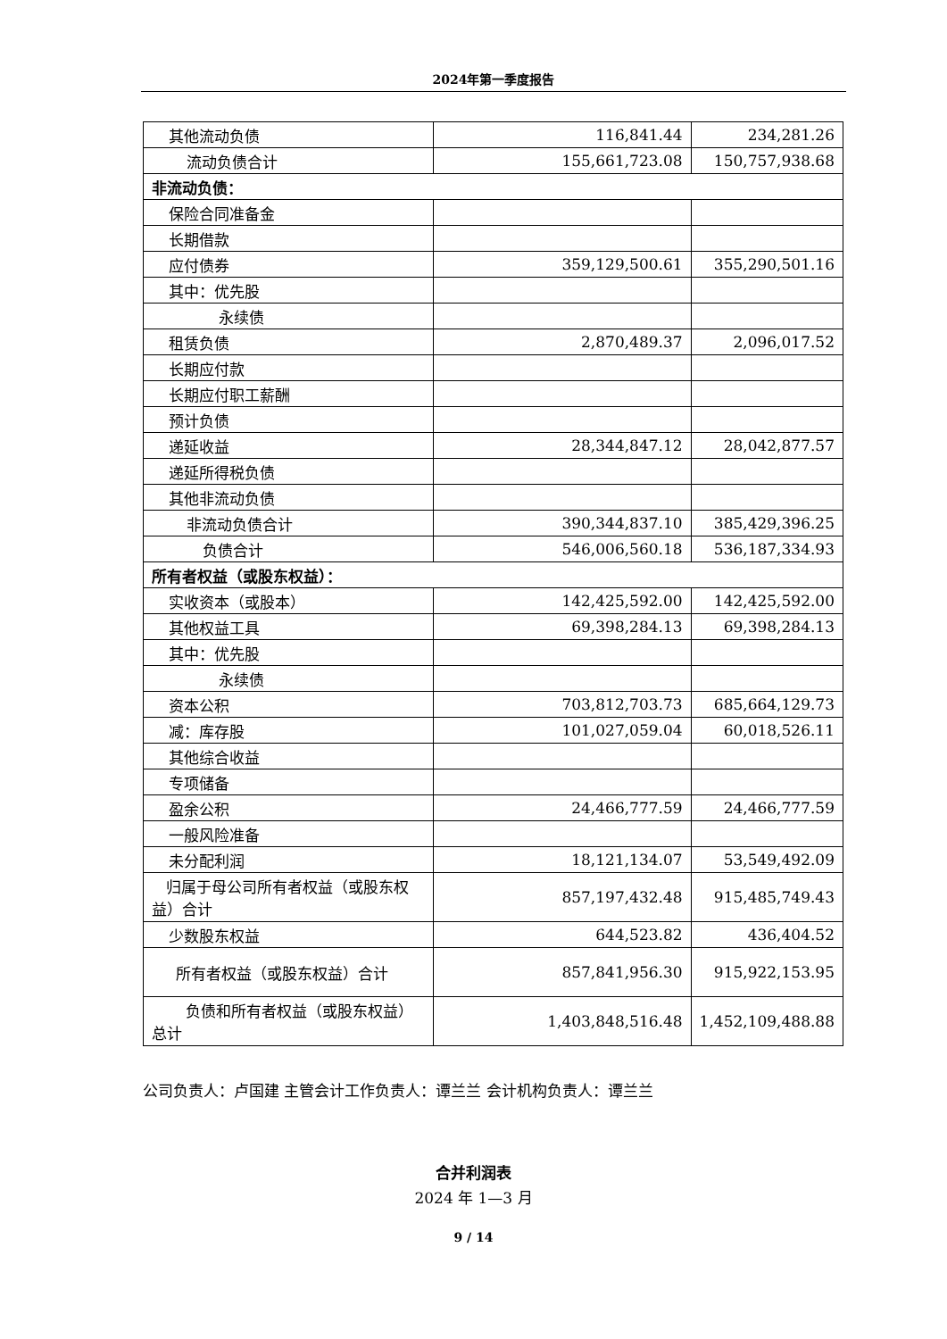2024年第一季度报告
| 其他流动负债 | 116,841.44 | 234,281.26 |
| 流动负债合计 | 155,661,723.08 | 150,757,938.68 |
| 非流动负债： | | |
| 保险合同准备金 | | |
| 长期借款 | | |
| 应付债券 | 359,129,500.61 | 355,290,501.16 |
| 其中：优先股 | | |
| 永续债 | | |
| 租赁负债 | 2,870,489.37 | 2,096,017.52 |
| 长期应付款 | | |
| 长期应付职工薪酬 | | |
| 预计负债 | | |
| 递延收益 | 28,344,847.12 | 28,042,877.57 |
| 递延所得税负债 | | |
| 其他非流动负债 | | |
| 非流动负债合计 | 390,344,837.10 | 385,429,396.25 |
| 负债合计 | 546,006,560.18 | 536,187,334.93 |
| 所有者权益（或股东权益）： | | |
| 实收资本（或股本） | 142,425,592.00 | 142,425,592.00 |
| 其他权益工具 | 69,398,284.13 | 69,398,284.13 |
| 其中：优先股 | | |
| 永续债 | | |
| 资本公积 | 703,812,703.73 | 685,664,129.73 |
| 减：库存股 | 101,027,059.04 | 60,018,526.11 |
| 其他综合收益 | | |
| 专项储备 | | |
| 盈余公积 | 24,466,777.59 | 24,466,777.59 |
| 一般风险准备 | | |
| 未分配利润 | 18,121,134.07 | 53,549,492.09 |
| 归属于母公司所有者权益（或股东权益）合计 | 857,197,432.48 | 915,485,749.43 |
| 少数股东权益 | 644,523.82 | 436,404.52 |
| 所有者权益（或股东权益）合计 | 857,841,956.30 | 915,922,153.95 |
| 负债和所有者权益（或股东权益）总计 | 1,403,848,516.48 | 1,452,109,488.88 |
公司负责人：卢国建 主管会计工作负责人：谭兰兰 会计机构负责人：谭兰兰
合并利润表
2024 年 1—3 月
9 / 14